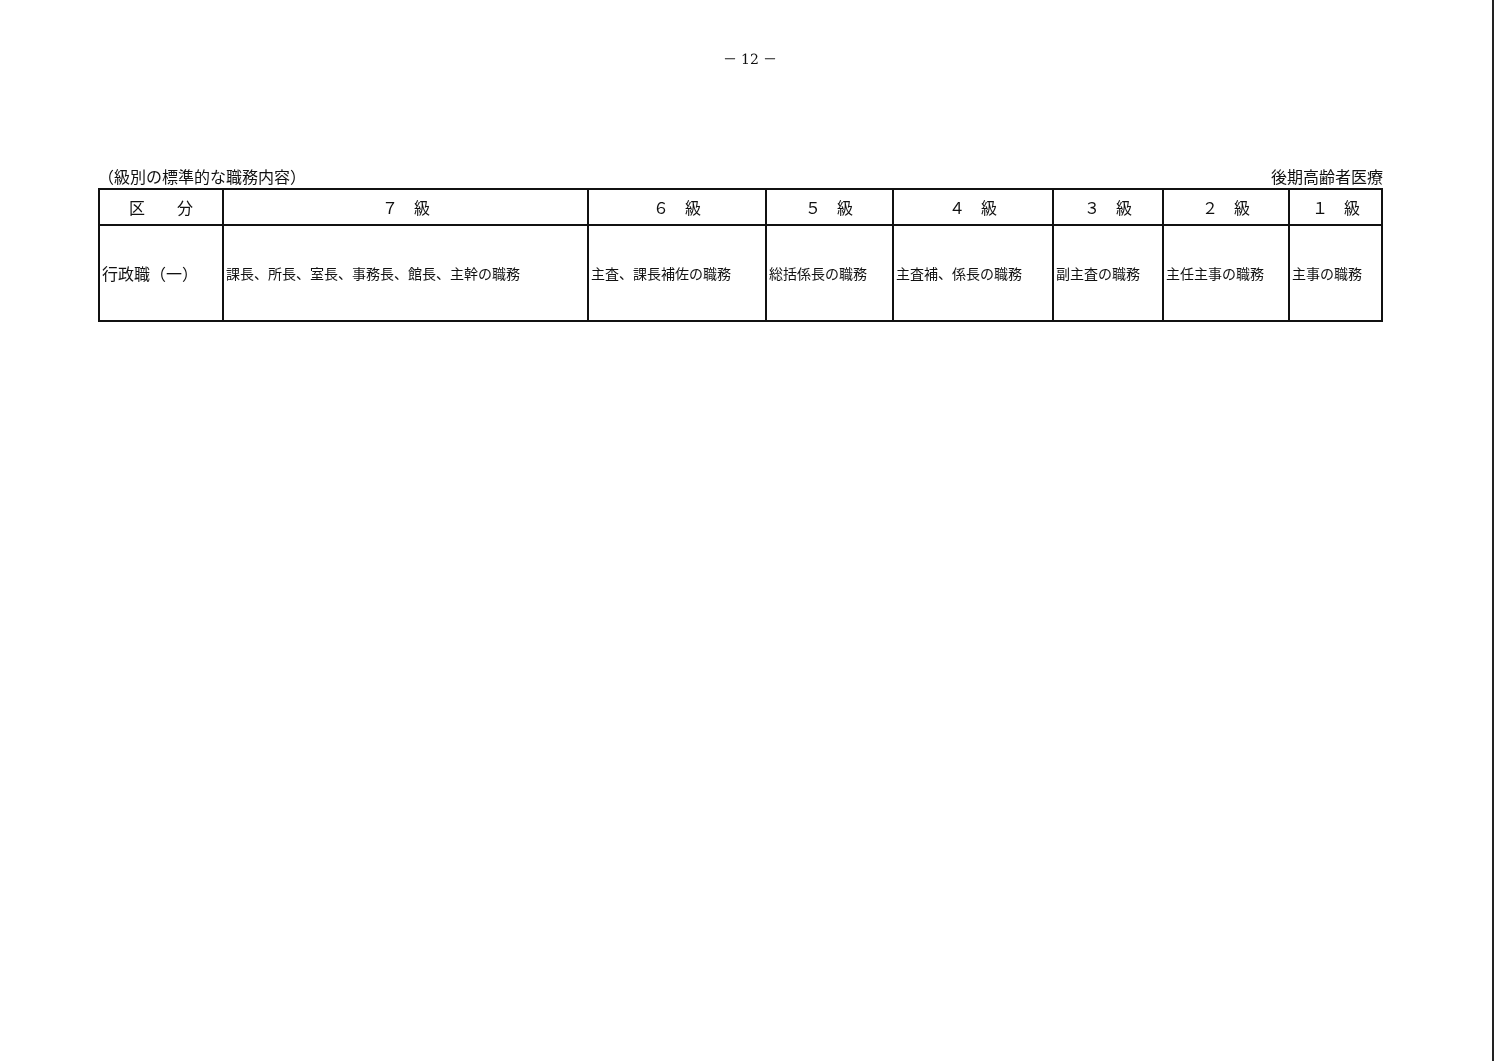－ 12 －
（級別の標準的な職務内容） 後期高齢者医療
| 区 分 | ７ 級 | ６ 級 | ５ 級 | ４ 級 | ３ 級 | ２ 級 | １ 級 |
| --- | --- | --- | --- | --- | --- | --- | --- |
| 行政職（一） | 課長、所長、室長、事務長、館長、主幹の職務 | 主査、課長補佐の職務 | 総括係長の職務 | 主査補、係長の職務 | 副主査の職務 | 主任主事の職務 | 主事の職務 |